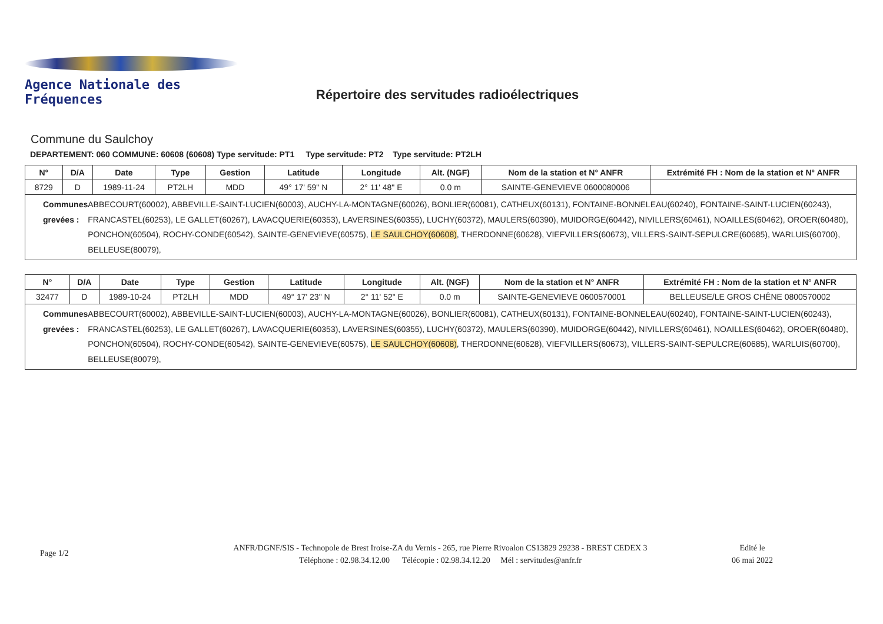Agence Nationale des Fréquences
Répertoire des servitudes radioélectriques
Commune du Saulchoy
DEPARTEMENT: 060 COMMUNE: 60608 (60608) Type servitude: PT1 Type servitude: PT2 Type servitude: PT2LH
| N° | D/A | Date | Type | Gestion | Latitude | Longitude | Alt. (NGF) | Nom de la station et N° ANFR | Extrémité FH : Nom de la station et N° ANFR |
| --- | --- | --- | --- | --- | --- | --- | --- | --- | --- |
| 8729 | D | 1989-11-24 | PT2LH | MDD | 49° 17' 59" N | 2° 11' 48" E | 0.0 m | SAINTE-GENEVIEVE 0600080006 | |
| Communes grevées : ABBECOURT(60002), ABBEVILLE-SAINT-LUCIEN(60003), AUCHY-LA-MONTAGNE(60026), BONLIER(60081), CATHEUX(60131), FONTAINE-BONNELEAU(60240), FONTAINE-SAINT-LUCIEN(60243), FRANCASTEL(60253), LE GALLET(60267), LAVACQUERIE(60353), LAVERSINES(60355), LUCHY(60372), MAULERS(60390), MUIDORGE(60442), NIVILLERS(60461), NOAILLES(60462), OROER(60480), PONCHON(60504), ROCHY-CONDE(60542), SAINTE-GENEVIEVE(60575), LE SAULCHOY(60608) , THERDONNE(60628), VIEFVILLERS(60673), VILLERS-SAINT-SEPULCRE(60685), WARLUIS(60700), BELLEUSE(80079), | | | | | | | | | |
| N° | D/A | Date | Type | Gestion | Latitude | Longitude | Alt. (NGF) | Nom de la station et N° ANFR | Extrémité FH : Nom de la station et N° ANFR |
| --- | --- | --- | --- | --- | --- | --- | --- | --- | --- |
| 32477 | D | 1989-10-24 | PT2LH | MDD | 49° 17' 23" N | 2° 11' 52" E | 0.0 m | SAINTE-GENEVIEVE 0600570001 | BELLEUSE/LE GROS CHÊNE 0800570002 |
| Communes grevées : ABBECOURT(60002), ABBEVILLE-SAINT-LUCIEN(60003), AUCHY-LA-MONTAGNE(60026), BONLIER(60081), CATHEUX(60131), FONTAINE-BONNELEAU(60240), FONTAINE-SAINT-LUCIEN(60243), FRANCASTEL(60253), LE GALLET(60267), LAVACQUERIE(60353), LAVERSINES(60355), LUCHY(60372), MAULERS(60390), MUIDORGE(60442), NIVILLERS(60461), NOAILLES(60462), OROER(60480), PONCHON(60504), ROCHY-CONDE(60542), SAINTE-GENEVIEVE(60575), LE SAULCHOY(60608) , THERDONNE(60628), VIEFVILLERS(60673), VILLERS-SAINT-SEPULCRE(60685), WARLUIS(60700), BELLEUSE(80079), | | | | | | | | | |
Page 1/2
ANFR/DGNF/SIS - Technopole de Brest Iroise-ZA du Vernis - 265, rue Pierre Rivoalon CS13829 29238 - BREST CEDEX 3
Téléphone : 02.98.34.12.00 Télécopie : 02.98.34.12.20 Mél : servitudes@anfr.fr
Edité le
06 mai 2022